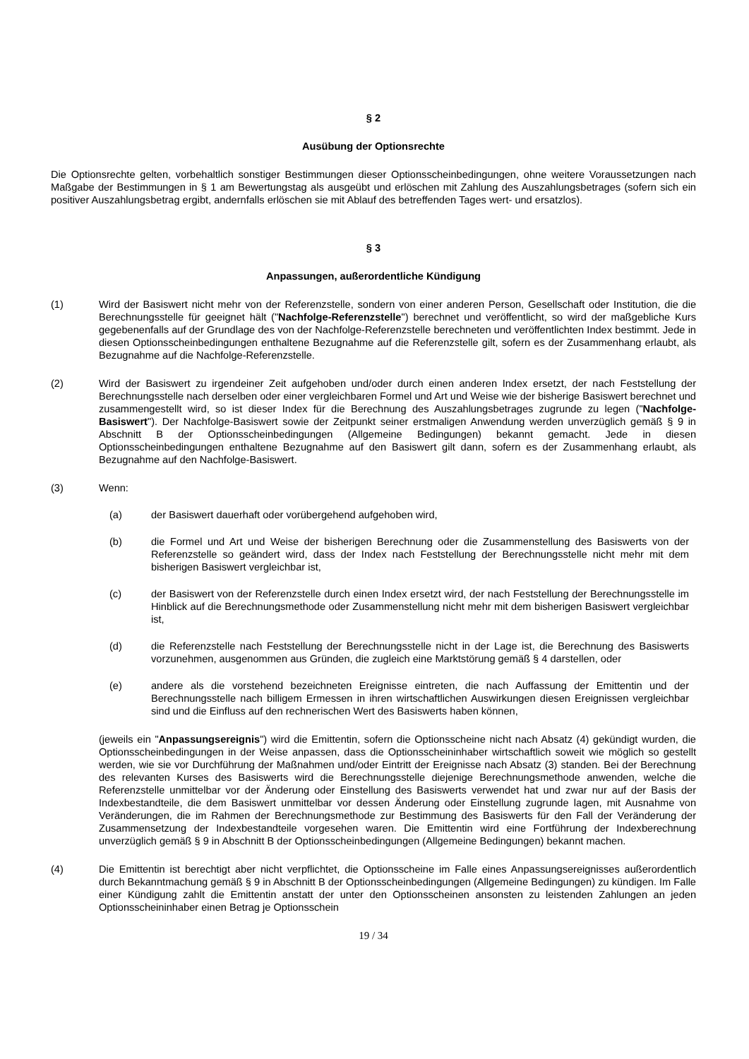§ 2
Ausübung der Optionsrechte
Die Optionsrechte gelten, vorbehaltlich sonstiger Bestimmungen dieser Optionsscheinbedingungen, ohne weitere Voraussetzungen nach Maßgabe der Bestimmungen in § 1 am Bewertungstag als ausgeübt und erlöschen mit Zahlung des Auszahlungsbetrages (sofern sich ein positiver Auszahlungsbetrag ergibt, andernfalls erlöschen sie mit Ablauf des betreffenden Tages wert- und ersatzlos).
§ 3
Anpassungen, außerordentliche Kündigung
(1) Wird der Basiswert nicht mehr von der Referenzstelle, sondern von einer anderen Person, Gesellschaft oder Institution, die die Berechnungsstelle für geeignet hält ("Nachfolge-Referenzstelle") berechnet und veröffentlicht, so wird der maßgebliche Kurs gegebenenfalls auf der Grundlage des von der Nachfolge-Referenzstelle berechneten und veröffentlichten Index bestimmt. Jede in diesen Optionsscheinbedingungen enthaltene Bezugnahme auf die Referenzstelle gilt, sofern es der Zusammenhang erlaubt, als Bezugnahme auf die Nachfolge-Referenzstelle.
(2) Wird der Basiswert zu irgendeiner Zeit aufgehoben und/oder durch einen anderen Index ersetzt, der nach Feststellung der Berechnungsstelle nach derselben oder einer vergleichbaren Formel und Art und Weise wie der bisherige Basiswert berechnet und zusammengestellt wird, so ist dieser Index für die Berechnung des Auszahlungsbetrages zugrunde zu legen ("Nachfolge-Basiswert"). Der Nachfolge-Basiswert sowie der Zeitpunkt seiner erstmaligen Anwendung werden unverzüglich gemäß § 9 in Abschnitt B der Optionsscheinbedingungen (Allgemeine Bedingungen) bekannt gemacht. Jede in diesen Optionsscheinbedingungen enthaltene Bezugnahme auf den Basiswert gilt dann, sofern es der Zusammenhang erlaubt, als Bezugnahme auf den Nachfolge-Basiswert.
(3) Wenn:
(a) der Basiswert dauerhaft oder vorübergehend aufgehoben wird,
(b) die Formel und Art und Weise der bisherigen Berechnung oder die Zusammenstellung des Basiswerts von der Referenzstelle so geändert wird, dass der Index nach Feststellung der Berechnungsstelle nicht mehr mit dem bisherigen Basiswert vergleichbar ist,
(c) der Basiswert von der Referenzstelle durch einen Index ersetzt wird, der nach Feststellung der Berechnungsstelle im Hinblick auf die Berechnungsmethode oder Zusammenstellung nicht mehr mit dem bisherigen Basiswert vergleichbar ist,
(d) die Referenzstelle nach Feststellung der Berechnungsstelle nicht in der Lage ist, die Berechnung des Basiswerts vorzunehmen, ausgenommen aus Gründen, die zugleich eine Marktstörung gemäß § 4 darstellen, oder
(e) andere als die vorstehend bezeichneten Ereignisse eintreten, die nach Auffassung der Emittentin und der Berechnungsstelle nach billigem Ermessen in ihren wirtschaftlichen Auswirkungen diesen Ereignissen vergleichbar sind und die Einfluss auf den rechnerischen Wert des Basiswerts haben können,
(jeweils ein "Anpassungsereignis") wird die Emittentin, sofern die Optionsscheine nicht nach Absatz (4) gekündigt wurden, die Optionsscheinbedingungen in der Weise anpassen, dass die Optionsscheininhaber wirtschaftlich soweit wie möglich so gestellt werden, wie sie vor Durchführung der Maßnahmen und/oder Eintritt der Ereignisse nach Absatz (3) standen. Bei der Berechnung des relevanten Kurses des Basiswerts wird die Berechnungsstelle diejenige Berechnungsmethode anwenden, welche die Referenzstelle unmittelbar vor der Änderung oder Einstellung des Basiswerts verwendet hat und zwar nur auf der Basis der Indexbestandteile, die dem Basiswert unmittelbar vor dessen Änderung oder Einstellung zugrunde lagen, mit Ausnahme von Veränderungen, die im Rahmen der Berechnungsmethode zur Bestimmung des Basiswerts für den Fall der Veränderung der Zusammensetzung der Indexbestandteile vorgesehen waren. Die Emittentin wird eine Fortführung der Indexberechnung unverzüglich gemäß § 9 in Abschnitt B der Optionsscheinbedingungen (Allgemeine Bedingungen) bekannt machen.
(4) Die Emittentin ist berechtigt aber nicht verpflichtet, die Optionsscheine im Falle eines Anpassungsereignisses außerordentlich durch Bekanntmachung gemäß § 9 in Abschnitt B der Optionsscheinbedingungen (Allgemeine Bedingungen) zu kündigen. Im Falle einer Kündigung zahlt die Emittentin anstatt der unter den Optionsscheinen ansonsten zu leistenden Zahlungen an jeden Optionsscheininhaber einen Betrag je Optionsschein
19 / 34